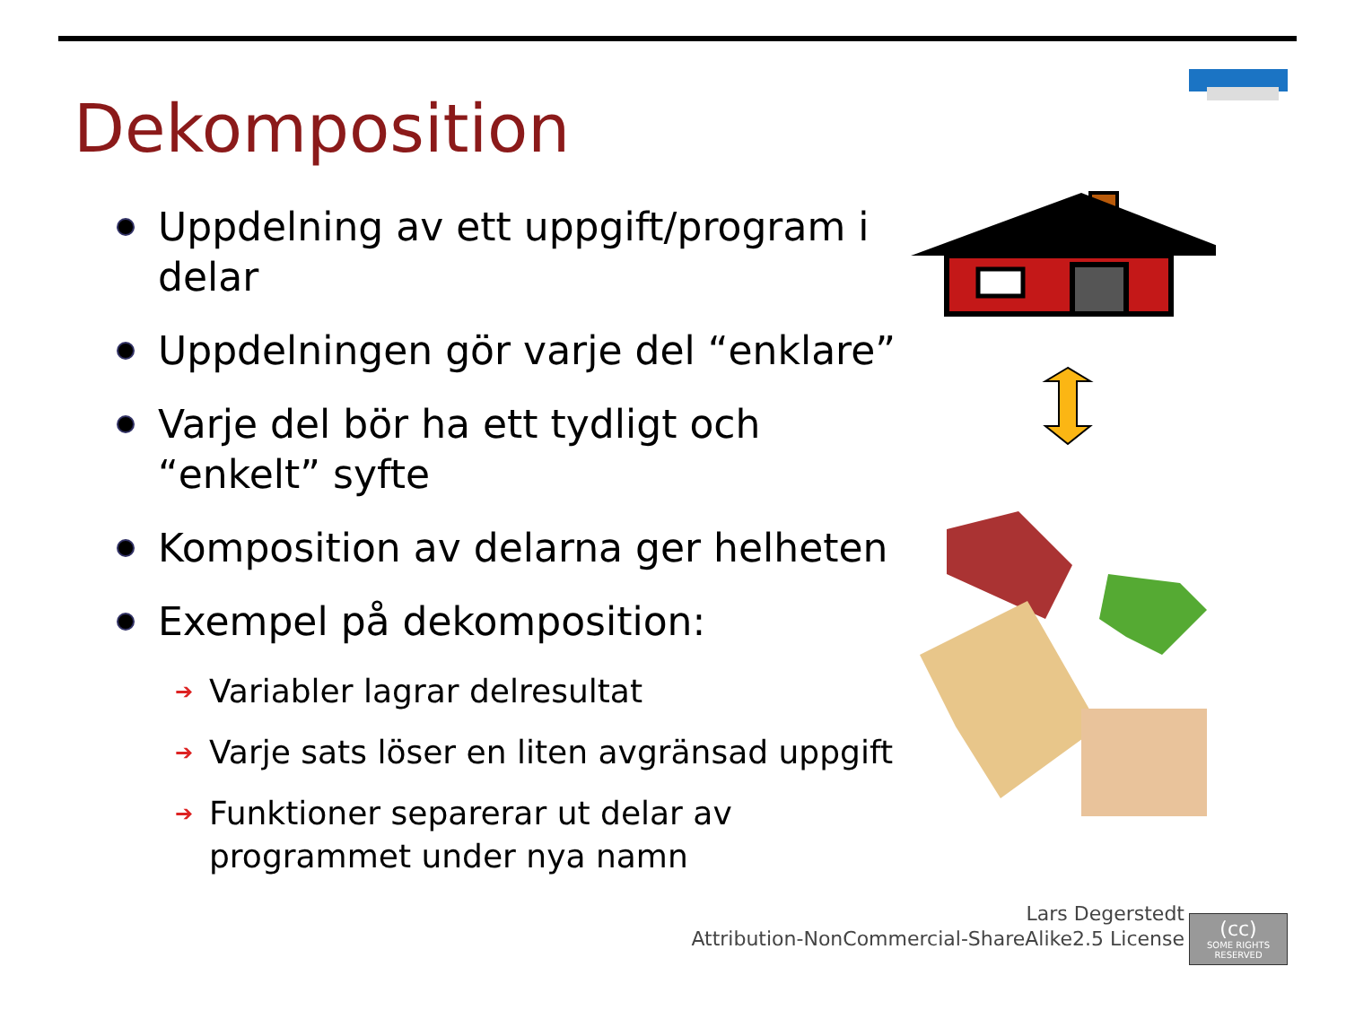Dekomposition
Uppdelning av ett uppgift/program i delar
Uppdelningen gör varje del “enklare”
Varje del bör ha ett tydligt och “enkelt” syfte
Komposition av delarna ger helheten
Exempel på dekomposition:
➔ Variabler lagrar delresultat
➔ Varje sats löser en liten avgränsad uppgift
➔ Funktioner separerar ut delar av programmet under nya namn
Lars Degerstedt
Attribution-NonCommercial-ShareAlike2.5 License
(cc)
SOME RIGHTS RESERVED